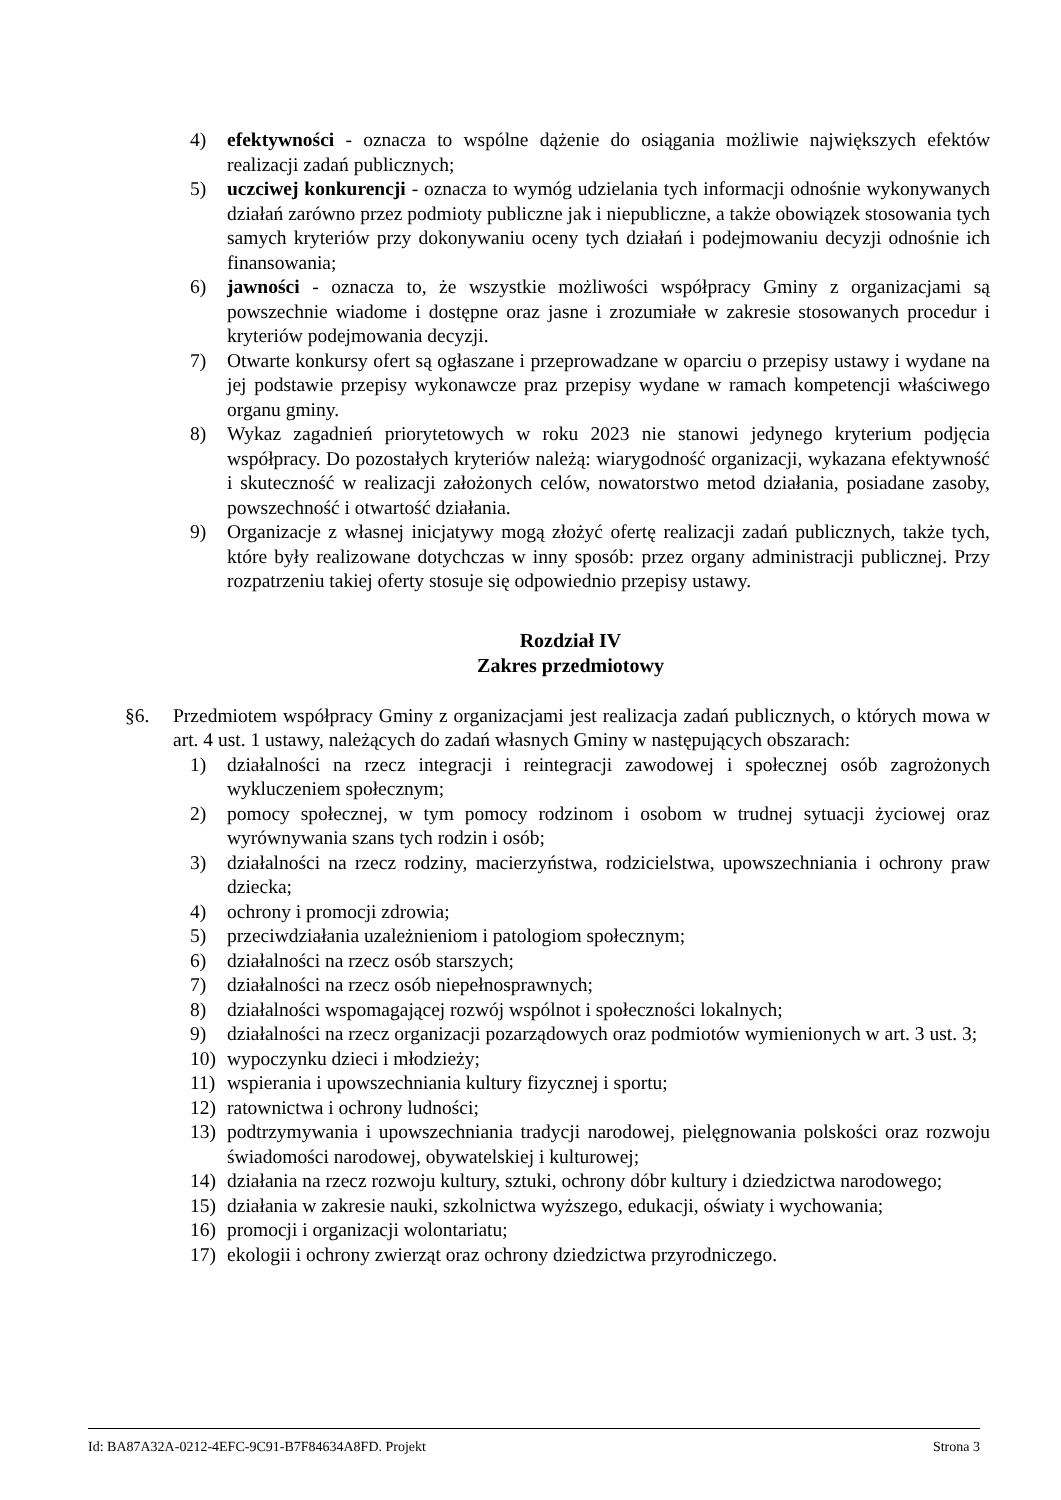4) efektywności - oznacza to wspólne dążenie do osiągania możliwie największych efektów realizacji zadań publicznych;
5) uczciwej konkurencji - oznacza to wymóg udzielania tych informacji odnośnie wykonywanych działań zarówno przez podmioty publiczne jak i niepubliczne, a także obowiązek stosowania tych samych kryteriów przy dokonywaniu oceny tych działań i podejmowaniu decyzji odnośnie ich finansowania;
6) jawności - oznacza to, że wszystkie możliwości współpracy Gminy z organizacjami są powszechnie wiadome i dostępne oraz jasne i zrozumiałe w zakresie stosowanych procedur i kryteriów podejmowania decyzji.
7) Otwarte konkursy ofert są ogłaszane i przeprowadzane w oparciu o przepisy ustawy i wydane na jej podstawie przepisy wykonawcze praz przepisy wydane w ramach kompetencji właściwego organu gminy.
8) Wykaz zagadnień priorytetowych w roku 2023 nie stanowi jedynego kryterium podjęcia współpracy. Do pozostałych kryteriów należą: wiarygodność organizacji, wykazana efektywność i skuteczność w realizacji założonych celów, nowatorstwo metod działania, posiadane zasoby, powszechność i otwartość działania.
9) Organizacje z własnej inicjatywy mogą złożyć ofertę realizacji zadań publicznych, także tych, które były realizowane dotychczas w inny sposób: przez organy administracji publicznej. Przy rozpatrzeniu takiej oferty stosuje się odpowiednio przepisy ustawy.
Rozdział IV
Zakres przedmiotowy
§6. Przedmiotem współpracy Gminy z organizacjami jest realizacja zadań publicznych, o których mowa w art. 4 ust. 1 ustawy, należących do zadań własnych Gminy w następujących obszarach:
1) działalności na rzecz integracji i reintegracji zawodowej i społecznej osób zagrożonych wykluczeniem społecznym;
2) pomocy społecznej, w tym pomocy rodzinom i osobom w trudnej sytuacji życiowej oraz wyrównywania szans tych rodzin i osób;
3) działalności na rzecz rodziny, macierzyństwa, rodzicielstwa, upowszechniania i ochrony praw dziecka;
4) ochrony i promocji zdrowia;
5) przeciwdziałania uzależnieniom i patologiom społecznym;
6) działalności na rzecz osób starszych;
7) działalności na rzecz osób niepełnosprawnych;
8) działalności wspomagającej rozwój wspólnot i społeczności lokalnych;
9) działalności na rzecz organizacji pozarządowych oraz podmiotów wymienionych w art. 3 ust. 3;
10) wypoczynku dzieci i młodzieży;
11) wspierania i upowszechniania kultury fizycznej i sportu;
12) ratownictwa i ochrony ludności;
13) podtrzymywania i upowszechniania tradycji narodowej, pielęgnowania polskości oraz rozwoju świadomości narodowej, obywatelskiej i kulturowej;
14) działania na rzecz rozwoju kultury, sztuki, ochrony dóbr kultury i dziedzictwa narodowego;
15) działania w zakresie nauki, szkolnictwa wyższego, edukacji, oświaty i wychowania;
16) promocji i organizacji wolontariatu;
17) ekologii i ochrony zwierząt oraz ochrony dziedzictwa przyrodniczego.
Id: BA87A32A-0212-4EFC-9C91-B7F84634A8FD. Projekt Strona 3